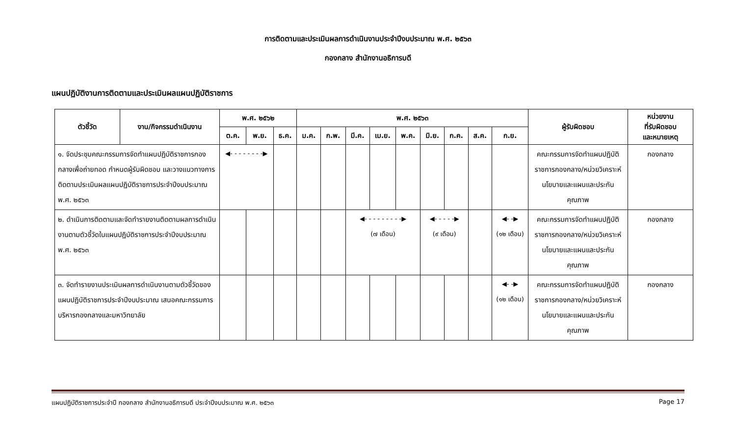การติดตามและประเมินผลการดำเนินงานประจำปีงบประมาณ พ.ศ. ๒๕๖๓
กองกลาง สำนักงานอธิการบดี
แผนปฏิบัติงานการติดตามและประเมินผลแผนปฏิบัติราชการ
| ตัวชี้วัด | งาน/กิจกรรมดำเนินงาน | พ.ศ. ๒๕๖๒ | | | พ.ศ. ๒๕๖๓ | | | | | | | | | ผู้รับผิดชอบ | หน่วยงาน ที่รับผิดชอบ และหมายเหตุ |
| --- | --- | --- | --- | --- | --- | --- | --- | --- | --- | --- | --- | --- | --- | --- | --- |
| | | ต.ค. | พ.ย. | ธ.ค. | ม.ค. | ก.พ. | มี.ค. | เม.ย. | พ.ค. | มิ.ย. | ก.ค. | ส.ค. | ก.ย. | | |
| ๑. จัดประชุมคณะกรรมการจัดทำแผนปฏิบัติราชการกองกลางเพื่อถ่ายทอด กำหนดผู้รับผิดชอบ และวางแนวทางการติดตามประเมินผลแผนปฏิบัติราชการประจำปีงบประมาณ พ.ศ. ๒๕๖๓ | | ◀- - - - - - - -▶ | | | | | | | | | | | | คณะกรรมการจัดทำแผนปฏิบัติราชการกองกลาง/หน่วยวิเคราะห์นโยบายและแผนและประกันคุณภาพ | กองกลาง |
| ๒. ดำเนินการติดตามและจัดทำรายงานติดตามผลการดำเนินงานตามตัวชี้วัดในแผนปฏิบัติราชการประจำปีงบประมาณ พ.ศ. ๒๕๖๓ | | | | | | | ◀- - - - - - - - -▶ (๗ เดือน) | | | ◀- - - - -▶ (๙ เดือน) | | | ◀- -▶ (๑๒ เดือน) | คณะกรรมการจัดทำแผนปฏิบัติราชการกองกลาง/หน่วยวิเคราะห์นโยบายและแผนและประกันคุณภาพ | กองกลาง |
| ๓. จัดทำรายงานประเมินผลการดำเนินงานตามตัวชี้วัดของแผนปฏิบัติราชการประจำปีงบประมาณ เสนอคณะกรรมการบริหารกองกลางและมหาวิทยาลัย | | | | | | | | | | | | | ◀- -▶ (๑๒ เดือน) | คณะกรรมการจัดทำแผนปฏิบัติราชการกองกลาง/หน่วยวิเคราะห์นโยบายและแผนและประกันคุณภาพ | กองกลาง |
แผนปฏิบัติราชการประจำปี กองกลาง สำนักงานอธิการบดี ประจำปีงบประมาณ พ.ศ. ๒๕๖๓ Page 17